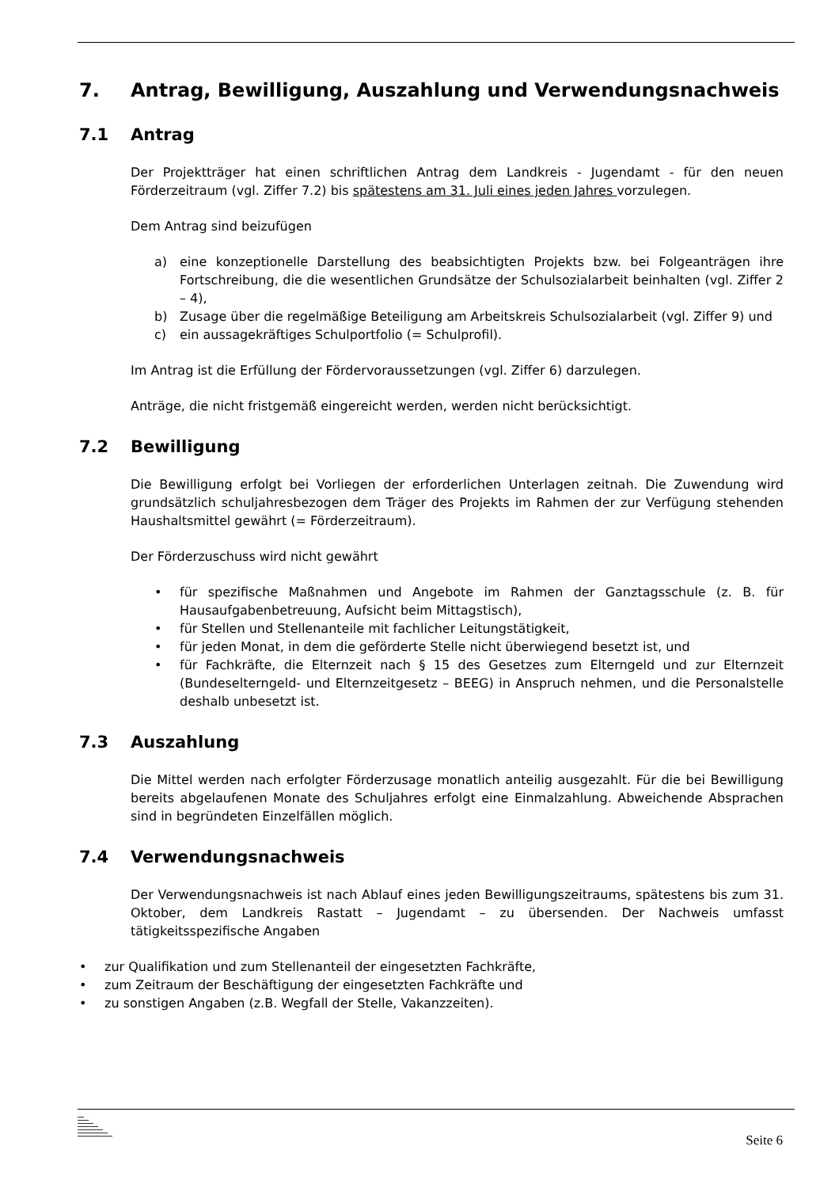7. Antrag, Bewilligung, Auszahlung und Verwendungsnachweis
7.1 Antrag
Der Projektträger hat einen schriftlichen Antrag dem Landkreis - Jugendamt - für den neuen Förderzeitraum (vgl. Ziffer 7.2) bis spätestens am 31. Juli eines jeden Jahres vorzulegen.
Dem Antrag sind beizufügen
a) eine konzeptionelle Darstellung des beabsichtigten Projekts bzw. bei Folgeanträgen ihre Fortschreibung, die die wesentlichen Grundsätze der Schulsozialarbeit beinhalten (vgl. Ziffer 2 – 4),
b) Zusage über die regelmäßige Beteiligung am Arbeitskreis Schulsozialarbeit (vgl. Ziffer 9) und
c) ein aussagekräftiges Schulportfolio (= Schulprofil).
Im Antrag ist die Erfüllung der Fördervoraussetzungen (vgl. Ziffer 6) darzulegen.
Anträge, die nicht fristgemäß eingereicht werden, werden nicht berücksichtigt.
7.2 Bewilligung
Die Bewilligung erfolgt bei Vorliegen der erforderlichen Unterlagen zeitnah. Die Zuwendung wird grundsätzlich schuljahresbezogen dem Träger des Projekts im Rahmen der zur Verfügung stehenden Haushaltsmittel gewährt (= Förderzeitraum).
Der Förderzuschuss wird nicht gewährt
• für spezifische Maßnahmen und Angebote im Rahmen der Ganztagsschule (z. B. für Hausaufgabenbetreuung, Aufsicht beim Mittagstisch),
• für Stellen und Stellenanteile mit fachlicher Leitungstätigkeit,
• für jeden Monat, in dem die geförderte Stelle nicht überwiegend besetzt ist, und
• für Fachkräfte, die Elternzeit nach § 15 des Gesetzes zum Elterngeld und zur Elternzeit (Bundeselterngeld- und Elternzeitgesetz – BEEG) in Anspruch nehmen, und die Personalstelle deshalb unbesetzt ist.
7.3 Auszahlung
Die Mittel werden nach erfolgter Förderzusage monatlich anteilig ausgezahlt. Für die bei Bewilligung bereits abgelaufenen Monate des Schuljahres erfolgt eine Einmalzahlung. Abweichende Absprachen sind in begründeten Einzelfällen möglich.
7.4 Verwendungsnachweis
Der Verwendungsnachweis ist nach Ablauf eines jeden Bewilligungszeitraums, spätestens bis zum 31. Oktober, dem Landkreis Rastatt – Jugendamt – zu übersenden. Der Nachweis umfasst tätigkeitsspezifische Angaben
• zur Qualifikation und zum Stellenanteil der eingesetzten Fachkräfte,
• zum Zeitraum der Beschäftigung der eingesetzten Fachkräfte und
• zu sonstigen Angaben (z.B. Wegfall der Stelle, Vakanzzeiten).
Seite 6